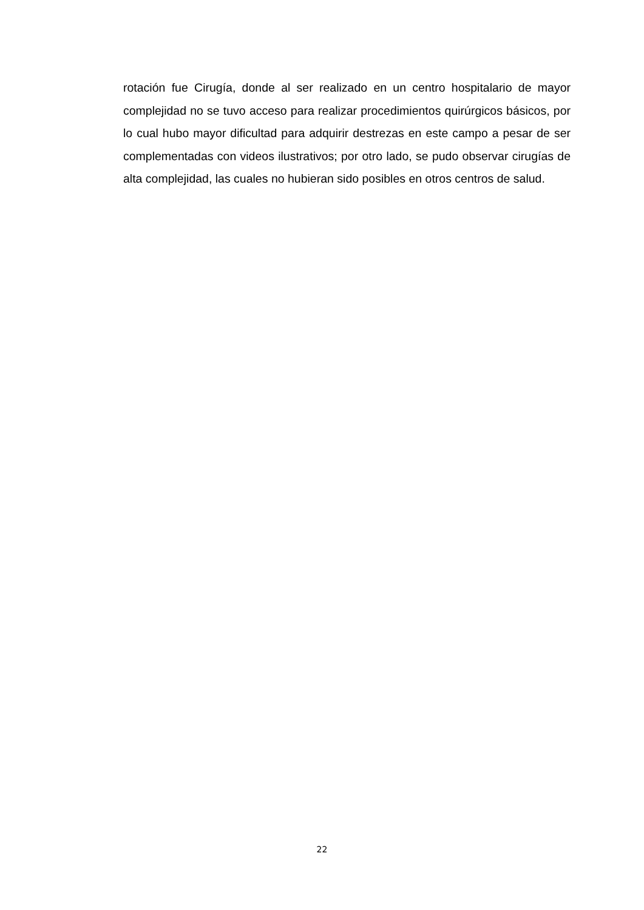rotación fue Cirugía, donde al ser realizado en un centro hospitalario de mayor complejidad no se tuvo acceso para realizar procedimientos quirúrgicos básicos, por lo cual hubo mayor dificultad para adquirir destrezas en este campo a pesar de ser complementadas con videos ilustrativos; por otro lado, se pudo observar cirugías de alta complejidad, las cuales no hubieran sido posibles en otros centros de salud.
22